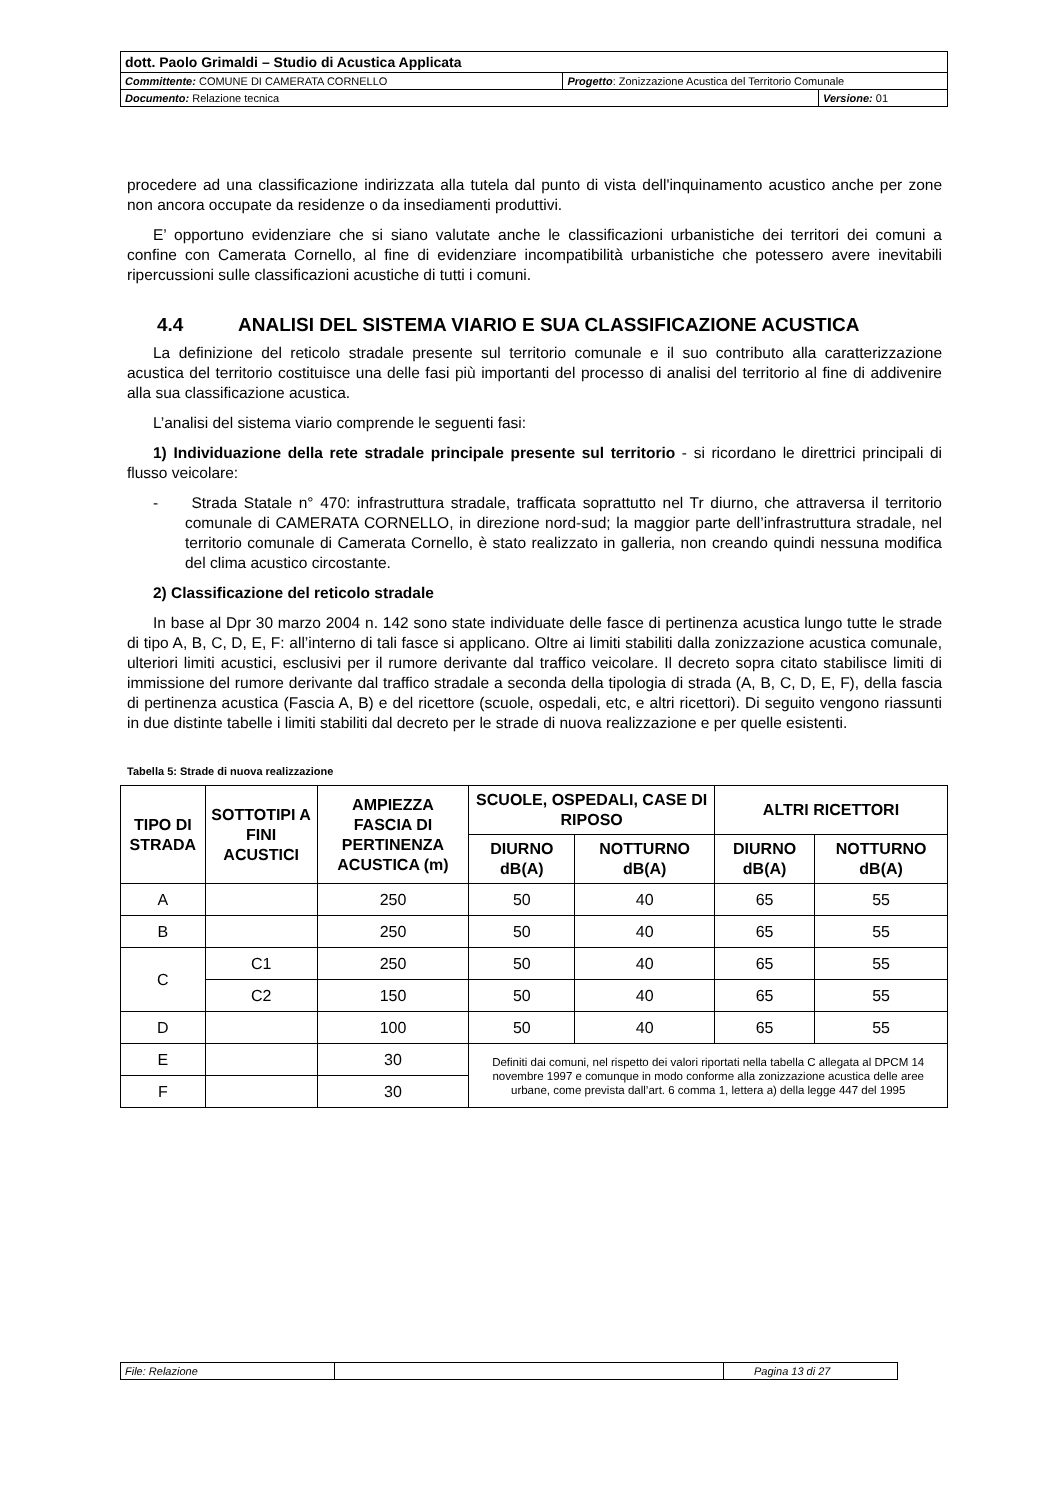| dott. Paolo Grimaldi – Studio di Acustica Applicata | | |
| Committente: COMUNE DI CAMERATA CORNELLO | Progetto : Zonizzazione Acustica del Territorio Comunale | |
| Documento: Relazione tecnica | | Versione: 01 |
procedere ad una classificazione indirizzata alla tutela dal punto di vista dell'inquinamento acustico anche per zone non ancora occupate da residenze o da insediamenti produttivi.
E’ opportuno evidenziare che si siano valutate anche le classificazioni urbanistiche dei territori dei comuni a confine con Camerata Cornello, al fine di evidenziare incompatibilità urbanistiche che potessero avere inevitabili ripercussioni sulle classificazioni acustiche di tutti i comuni.
4.4 ANALISI DEL SISTEMA VIARIO E SUA CLASSIFICAZIONE ACUSTICA
La definizione del reticolo stradale presente sul territorio comunale e il suo contributo alla caratterizzazione acustica del territorio costituisce una delle fasi più importanti del processo di analisi del territorio al fine di addivenire alla sua classificazione acustica.
L’analisi del sistema viario comprende le seguenti fasi:
1) Individuazione della rete stradale principale presente sul territorio - si ricordano le direttrici principali di flusso veicolare:
- Strada Statale n° 470: infrastruttura stradale, trafficata soprattutto nel Tr diurno, che attraversa il territorio comunale di CAMERATA CORNELLO, in direzione nord-sud; la maggior parte dell’infrastruttura stradale, nel territorio comunale di Camerata Cornello, è stato realizzato in galleria, non creando quindi nessuna modifica del clima acustico circostante.
2) Classificazione del reticolo stradale
In base al Dpr 30 marzo 2004 n. 142 sono state individuate delle fasce di pertinenza acustica lungo tutte le strade di tipo A, B, C, D, E, F: all’interno di tali fasce si applicano. Oltre ai limiti stabiliti dalla zonizzazione acustica comunale, ulteriori limiti acustici, esclusivi per il rumore derivante dal traffico veicolare. Il decreto sopra citato stabilisce limiti di immissione del rumore derivante dal traffico stradale a seconda della tipologia di strada (A, B, C, D, E, F), della fascia di pertinenza acustica (Fascia A, B) e del ricettore (scuole, ospedali, etc, e altri ricettori). Di seguito vengono riassunti in due distinte tabelle i limiti stabiliti dal decreto per le strade di nuova realizzazione e per quelle esistenti.
Tabella 5: Strade di nuova realizzazione
| TIPO DI STRADA | SOTTOTIPI A FINI ACUSTICI | AMPIEZZA FASCIA DI PERTINENZA ACUSTICA (m) | SCUOLE, OSPEDALI, CASE DI RIPOSO | | ALTRI RICETTORI | |
| --- | --- | --- | --- | --- | --- | --- |
| | | | DIURNO dB(A) | NOTTURNO dB(A) | DIURNO dB(A) | NOTTURNO dB(A) |
| A | | 250 | 50 | 40 | 65 | 55 |
| B | | 250 | 50 | 40 | 65 | 55 |
| C | C1 | 250 | 50 | 40 | 65 | 55 |
| | C2 | 150 | 50 | 40 | 65 | 55 |
| D | | 100 | 50 | 40 | 65 | 55 |
| E | | 30 | Definiti dai comuni, nel rispetto dei valori riportati nella tabella C allegata al DPCM 14 novembre 1997 e comunque in modo conforme alla zonizzazione acustica delle aree urbane, come prevista dall’art. 6 comma 1, lettera a) della legge 447 del 1995 | | | |
| F | | 30 | | | | |
| File: Relazione | | Pagina 13 di 27 |